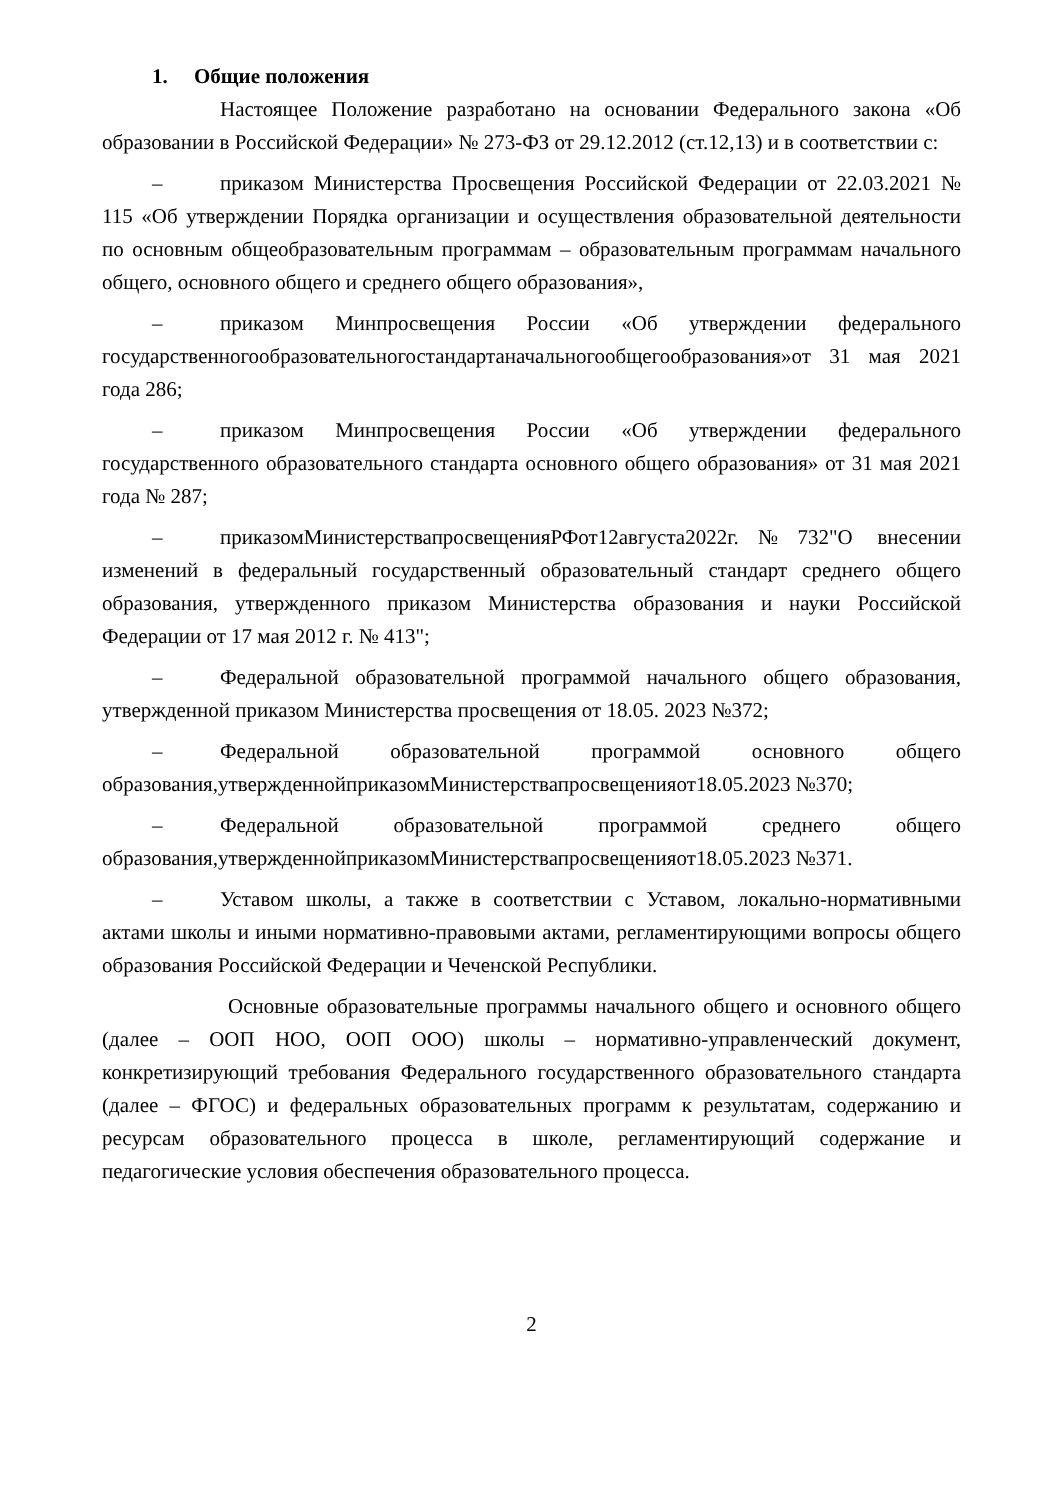1. Общие положения
Настоящее Положение разработано на основании Федерального закона «Об образовании в Российской Федерации» № 273-ФЗ от 29.12.2012 (ст.12,13) и в соответствии с:
– приказом Министерства Просвещения Российской Федерации от 22.03.2021 № 115 «Об утверждении Порядка организации и осуществления образовательной деятельности по основным общеобразовательным программам – образовательным программам начального общего, основного общего и среднего общего образования»,
– приказом Минпросвещения России «Об утверждении федерального государственногообразовательногостандартаначальногообщегообразования»от 31 мая 2021 года 286;
– приказом Минпросвещения России «Об утверждении федерального государственного образовательного стандарта основного общего образования» от 31 мая 2021 года № 287;
– приказомМинистерствапросвещенияРФот12августа2022г.№732"О внесении изменений в федеральный государственный образовательный стандарт среднего общего образования, утвержденного приказом Министерства образования и науки Российской Федерации от 17 мая 2012 г. № 413";
– Федеральной образовательной программой начального общего образования, утвержденной приказом Министерства просвещения от 18.05. 2023 №372;
– Федеральной образовательной программой основного общего образования,утвержденнойприказомМинистерствапросвещенияот18.05.2023 №370;
– Федеральной образовательной программой среднего общего образования,утвержденнойприказомМинистерствапросвещенияот18.05.2023 №371.
– Уставом школы, а также в соответствии с Уставом, локально-нормативными актами школы и иными нормативно-правовыми актами, регламентирующими вопросы общего образования Российской Федерации и Чеченской Республики.
Основные образовательные программы начального общего и основного общего (далее – ООП НОО, ООП ООО) школы – нормативно-управленческий документ, конкретизирующий требования Федерального государственного образовательного стандарта (далее – ФГОС) и федеральных образовательных программ к результатам, содержанию и ресурсам образовательного процесса в школе, регламентирующий содержание и педагогические условия обеспечения образовательного процесса.
2